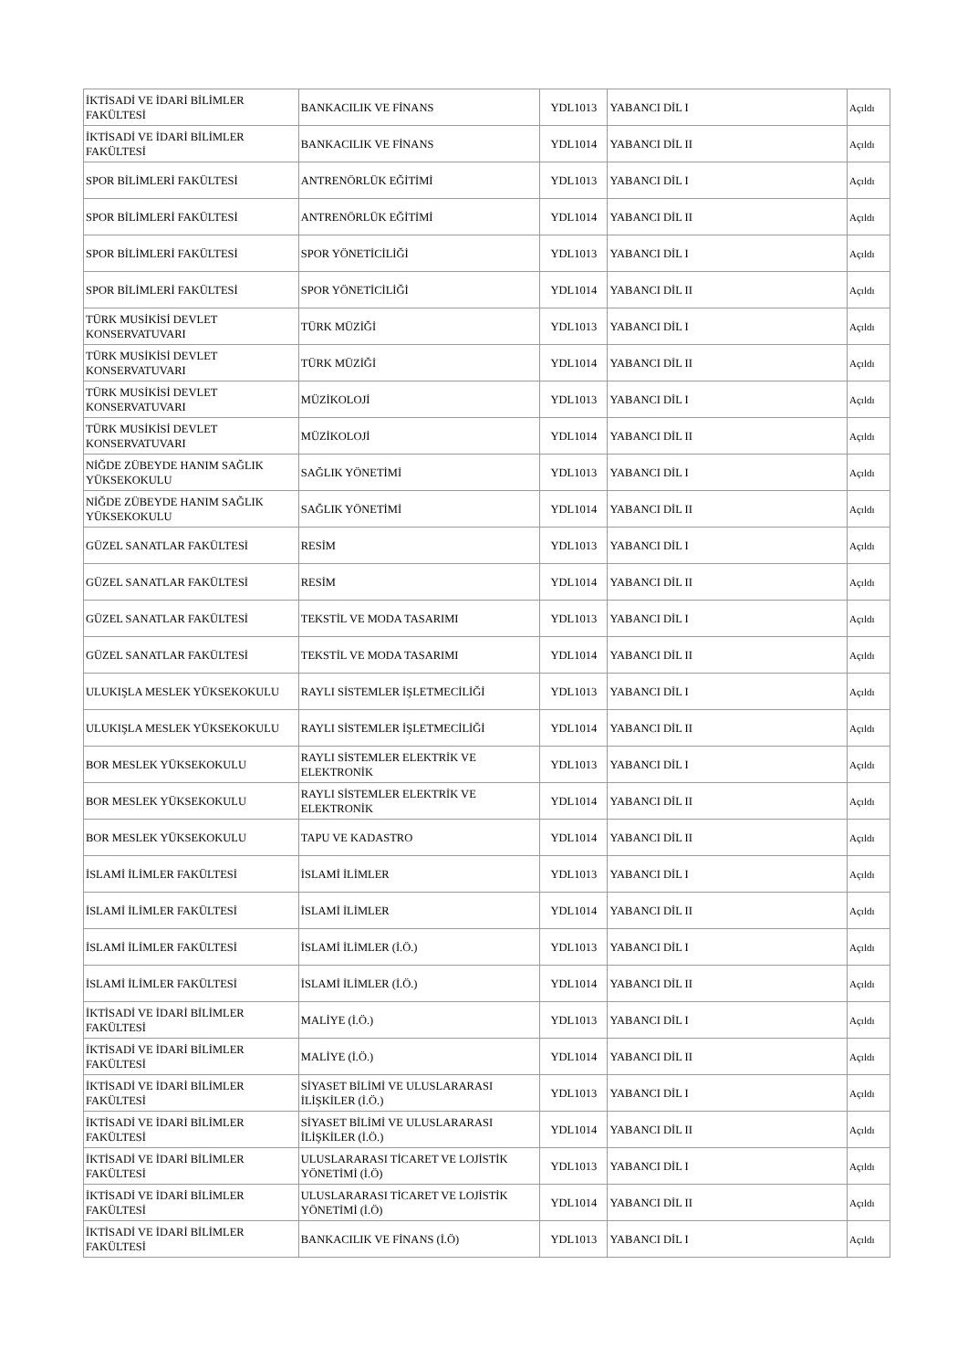| İKTİSADİ VE İDARİ BİLİMLER FAKÜLTESİ | BANKACILIK VE FİNANS | YDL1013 | YABANCI DİL I | Açıldı |
| İKTİSADİ VE İDARİ BİLİMLER FAKÜLTESİ | BANKACILIK VE FİNANS | YDL1014 | YABANCI DİL II | Açıldı |
| SPOR BİLİMLERİ FAKÜLTESİ | ANTRENÖRLÜK EĞİTİMİ | YDL1013 | YABANCI DİL I | Açıldı |
| SPOR BİLİMLERİ FAKÜLTESİ | ANTRENÖRLÜK EĞİTİMİ | YDL1014 | YABANCI DİL II | Açıldı |
| SPOR BİLİMLERİ FAKÜLTESİ | SPOR YÖNETİCİLİĞİ | YDL1013 | YABANCI DİL I | Açıldı |
| SPOR BİLİMLERİ FAKÜLTESİ | SPOR YÖNETİCİLİĞİ | YDL1014 | YABANCI DİL II | Açıldı |
| TÜRK MUSİKİSİ DEVLET KONSERVATUVARI | TÜRK MÜZİĞİ | YDL1013 | YABANCI DİL I | Açıldı |
| TÜRK MUSİKİSİ DEVLET KONSERVATUVARI | TÜRK MÜZİĞİ | YDL1014 | YABANCI DİL II | Açıldı |
| TÜRK MUSİKİSİ DEVLET KONSERVATUVARI | MÜZİKOLOJİ | YDL1013 | YABANCI DİL I | Açıldı |
| TÜRK MUSİKİSİ DEVLET KONSERVATUVARI | MÜZİKOLOJİ | YDL1014 | YABANCI DİL II | Açıldı |
| NİĞDE ZÜBEYDE HANIM SAĞLIK YÜKSEKOKULU | SAĞLIK YÖNETİMİ | YDL1013 | YABANCI DİL I | Açıldı |
| NİĞDE ZÜBEYDE HANIM SAĞLIK YÜKSEKOKULU | SAĞLIK YÖNETİMİ | YDL1014 | YABANCI DİL II | Açıldı |
| GÜZEL SANATLAR FAKÜLTESİ | RESİM | YDL1013 | YABANCI DİL I | Açıldı |
| GÜZEL SANATLAR FAKÜLTESİ | RESİM | YDL1014 | YABANCI DİL II | Açıldı |
| GÜZEL SANATLAR FAKÜLTESİ | TEKSTİL VE MODA TASARIMI | YDL1013 | YABANCI DİL I | Açıldı |
| GÜZEL SANATLAR FAKÜLTESİ | TEKSTİL VE MODA TASARIMI | YDL1014 | YABANCI DİL II | Açıldı |
| ULUKIŞLA MESLEK YÜKSEKOKULU | RAYLI SİSTEMLER İŞLETMECİLİĞİ | YDL1013 | YABANCI DİL I | Açıldı |
| ULUKIŞLA MESLEK YÜKSEKOKULU | RAYLI SİSTEMLER İŞLETMECİLİĞİ | YDL1014 | YABANCI DİL II | Açıldı |
| BOR MESLEK YÜKSEKOKULU | RAYLI SİSTEMLER ELEKTRİK VE ELEKTRONİK | YDL1013 | YABANCI DİL I | Açıldı |
| BOR MESLEK YÜKSEKOKULU | RAYLI SİSTEMLER ELEKTRİK VE ELEKTRONİK | YDL1014 | YABANCI DİL II | Açıldı |
| BOR MESLEK YÜKSEKOKULU | TAPU VE KADASTRO | YDL1014 | YABANCI DİL II | Açıldı |
| İSLAMİ İLİMLER FAKÜLTESİ | İSLAMİ İLİMLER | YDL1013 | YABANCI DİL I | Açıldı |
| İSLAMİ İLİMLER FAKÜLTESİ | İSLAMİ İLİMLER | YDL1014 | YABANCI DİL II | Açıldı |
| İSLAMİ İLİMLER FAKÜLTESİ | İSLAMİ İLİMLER (İ.Ö.) | YDL1013 | YABANCI DİL I | Açıldı |
| İSLAMİ İLİMLER FAKÜLTESİ | İSLAMİ İLİMLER (İ.Ö.) | YDL1014 | YABANCI DİL II | Açıldı |
| İKTİSADİ VE İDARİ BİLİMLER FAKÜLTESİ | MALİYE (İ.Ö.) | YDL1013 | YABANCI DİL I | Açıldı |
| İKTİSADİ VE İDARİ BİLİMLER FAKÜLTESİ | MALİYE (İ.Ö.) | YDL1014 | YABANCI DİL II | Açıldı |
| İKTİSADİ VE İDARİ BİLİMLER FAKÜLTESİ | SİYASET BİLİMİ VE ULUSLARARASI İLİŞKİLER (İ.Ö.) | YDL1013 | YABANCI DİL I | Açıldı |
| İKTİSADİ VE İDARİ BİLİMLER FAKÜLTESİ | SİYASET BİLİMİ VE ULUSLARARASI İLİŞKİLER (İ.Ö.) | YDL1014 | YABANCI DİL II | Açıldı |
| İKTİSADİ VE İDARİ BİLİMLER FAKÜLTESİ | ULUSLARARASI TİCARET VE LOJİSTİK YÖNETİMİ (İ.Ö) | YDL1013 | YABANCI DİL I | Açıldı |
| İKTİSADİ VE İDARİ BİLİMLER FAKÜLTESİ | ULUSLARARASI TİCARET VE LOJİSTİK YÖNETİMİ (İ.Ö) | YDL1014 | YABANCI DİL II | Açıldı |
| İKTİSADİ VE İDARİ BİLİMLER FAKÜLTESİ | BANKACILIK VE FİNANS (İ.Ö) | YDL1013 | YABANCI DİL I | Açıldı |